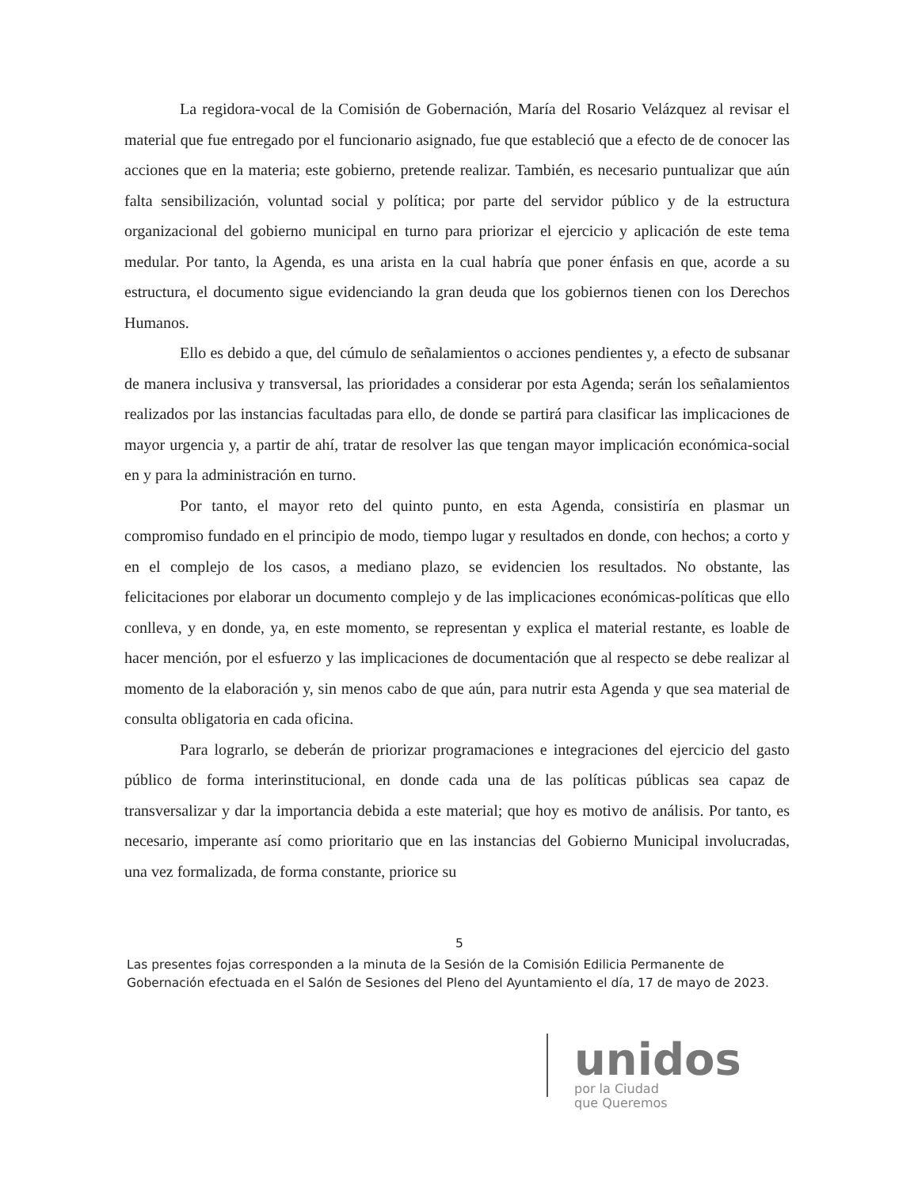La regidora-vocal de la Comisión de Gobernación, María del Rosario Velázquez al revisar el material que fue entregado por el funcionario asignado, fue que estableció que a efecto de de conocer las acciones que en la materia; este gobierno, pretende realizar. También, es necesario puntualizar que aún falta sensibilización, voluntad social y política; por parte del servidor público y de la estructura organizacional del gobierno municipal en turno para priorizar el ejercicio y aplicación de este tema medular. Por tanto, la Agenda, es una arista en la cual habría que poner énfasis en que, acorde a su estructura, el documento sigue evidenciando la gran deuda que los gobiernos tienen con los Derechos Humanos.
Ello es debido a que, del cúmulo de señalamientos o acciones pendientes y, a efecto de subsanar de manera inclusiva y transversal, las prioridades a considerar por esta Agenda; serán los señalamientos realizados por las instancias facultadas para ello, de donde se partirá para clasificar las implicaciones de mayor urgencia y, a partir de ahí, tratar de resolver las que tengan mayor implicación económica-social en y para la administración en turno.
Por tanto, el mayor reto del quinto punto, en esta Agenda, consistiría en plasmar un compromiso fundado en el principio de modo, tiempo lugar y resultados en donde, con hechos; a corto y en el complejo de los casos, a mediano plazo, se evidencien los resultados. No obstante, las felicitaciones por elaborar un documento complejo y de las implicaciones económicas-políticas que ello conlleva, y en donde, ya, en este momento, se representan y explica el material restante, es loable de hacer mención, por el esfuerzo y las implicaciones de documentación que al respecto se debe realizar al momento de la elaboración y, sin menos cabo de que aún, para nutrir esta Agenda y que sea material de consulta obligatoria en cada oficina.
Para lograrlo, se deberán de priorizar programaciones e integraciones del ejercicio del gasto público de forma interinstitucional, en donde cada una de las políticas públicas sea capaz de transversalizar y dar la importancia debida a este material; que hoy es motivo de análisis. Por tanto, es necesario, imperante así como prioritario que en las instancias del Gobierno Municipal involucradas, una vez formalizada, de forma constante, priorice su
5
Las presentes fojas corresponden a la minuta de la Sesión de la Comisión Edilicia Permanente de Gobernación efectuada en el Salón de Sesiones del Pleno del Ayuntamiento el día, 17 de mayo de 2023.
unidos
por la Ciudad
que Queremos